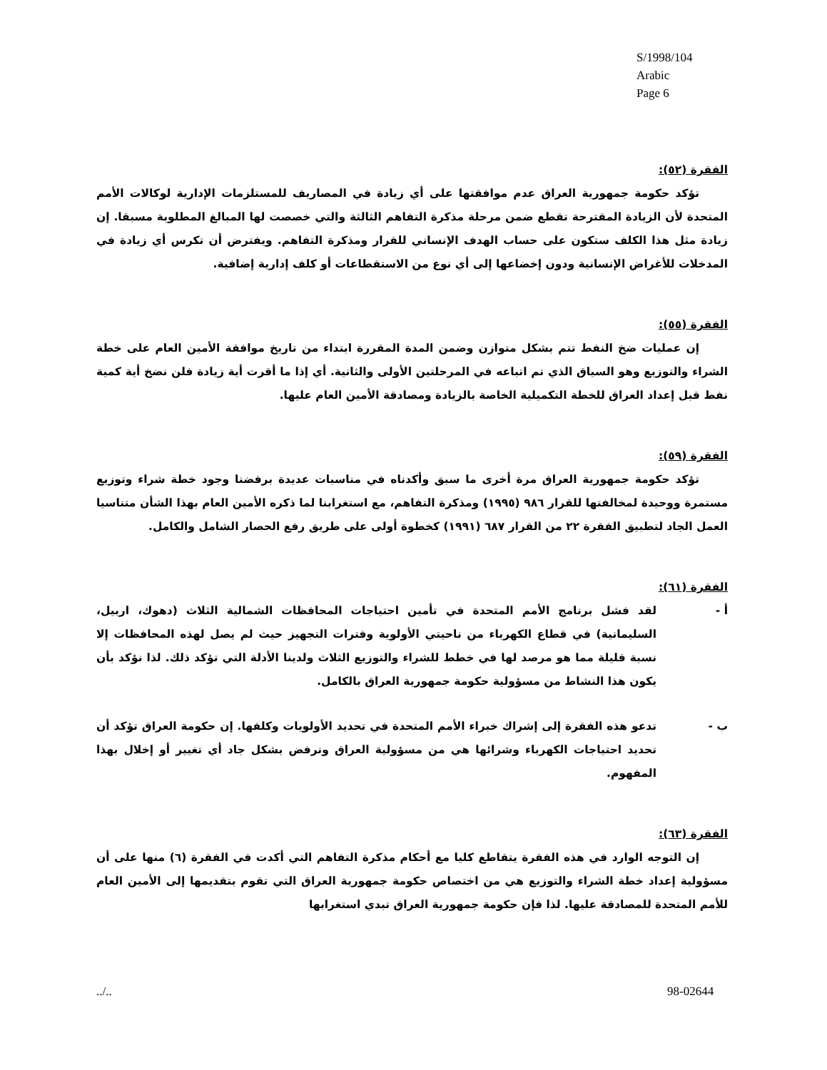S/1998/104
Arabic
Page 6
الفقرة (٥٢):
تؤكد حكومة جمهورية العراق عدم موافقتها على أي زيادة في المصاريف للمستلزمات الإدارية لوكالات الأمم المتحدة لأن الزيادة المقترحة تقطع ضمن مرحلة مذكرة التفاهم الثالثة والتي خصصت لها المبالغ المطلوبة مسبقا. إن زيادة مثل هذا الكلف ستكون على حساب الهدف الإنساني للقرار ومذكرة التفاهم. ويفترض أن تكرس أي زيادة في المدخلات للأغراض الإنسانية ودون إخضاعها إلى أي نوع من الاستقطاعات أو كلف إدارية إضافية.
الفقرة (٥٥):
إن عمليات ضخ النفط تتم بشكل متوازن وضمن المدة المقررة ابتداء من تاريخ موافقة الأمين العام على خطة الشراء والتوزيع وهو السياق الذي تم اتباعه في المرحلتين الأولى والثانية. أي إذا ما أقرت أية زيادة فلن نضخ أية كمية نفط قبل إعداد العراق للخطة التكميلية الخاصة بالزيادة ومصادقة الأمين العام عليها.
الفقرة (٥٩):
تؤكد حكومة جمهورية العراق مرة أخرى ما سبق وأكدناه في مناسبات عديدة برفضنا وجود خطة شراء وتوزيع مستمرة ووحيدة لمخالفتها للقرار ٩٨٦ (١٩٩٥) ومذكرة التفاهم، مع استغرابنا لما ذكره الأمين العام بهذا الشأن متناسيا العمل الجاد لتطبيق الفقرة ٢٢ من القرار ٦٨٧ (١٩٩١) كخطوة أولى على طريق رفع الحصار الشامل والكامل.
الفقرة (٦١):
أ - لقد فشل برنامج الأمم المتحدة في تأمين احتياجات المحافظات الشمالية الثلاث (دهوك، اربيل، السليمانية) في قطاع الكهرباء من ناحيتي الأولوية وفترات التجهيز حيث لم يصل لهذه المحافظات إلا نسبة قليلة مما هو مرصد لها في خطط للشراء والتوزيع الثلاث ولدينا الأدلة التي تؤكد ذلك. لذا نؤكد بأن يكون هذا النشاط من مسؤولية حكومة جمهورية العراق بالكامل.
ب - تدعو هذه الفقرة إلى إشراك خبراء الأمم المتحدة في تحديد الأولويات وكلفها. إن حكومة العراق تؤكد أن تحديد احتياجات الكهرباء وشرائها هي من مسؤولية العراق ونرفض بشكل جاد أي تغيير أو إخلال بهذا المفهوم.
الفقرة (٦٣):
إن التوجه الوارد في هذه الفقرة يتقاطع كليا مع أحكام مذكرة التفاهم التي أكدت في الفقرة (٦) منها على أن مسؤولية إعداد خطة الشراء والتوزيع هي من اختصاص حكومة جمهورية العراق التي تقوم بتقديمها إلى الأمين العام للأمم المتحدة للمصادقة عليها. لذا فإن حكومة جمهورية العراق تبدي استغرابها
../.. 98-02644